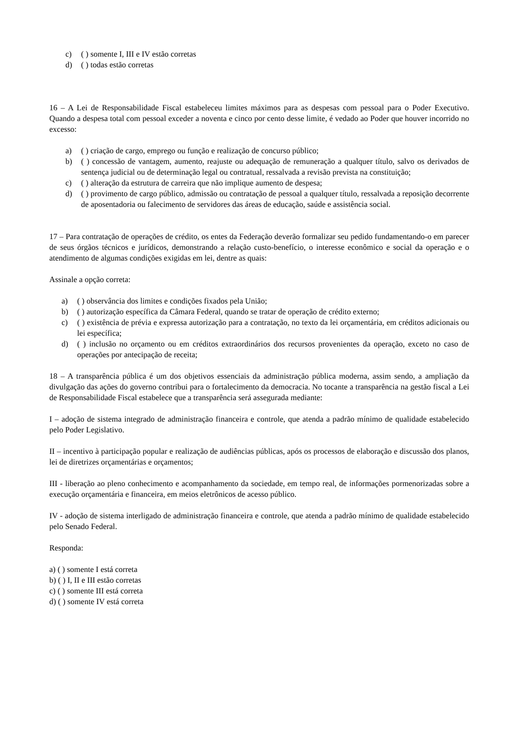c) ( ) somente I, III e IV estão corretas
d) ( ) todas estão corretas
16 – A Lei de Responsabilidade Fiscal estabeleceu limites máximos para as despesas com pessoal para o Poder Executivo. Quando a despesa total com pessoal exceder a noventa e cinco por cento desse limite, é vedado ao Poder que houver incorrido no excesso:
a) ( ) criação de cargo, emprego ou função e realização de concurso público;
b) ( ) concessão de vantagem, aumento, reajuste ou adequação de remuneração a qualquer título, salvo os derivados de sentença judicial ou de determinação legal ou contratual, ressalvada a revisão prevista na constituição;
c) ( ) alteração da estrutura de carreira que não implique aumento de despesa;
d) ( ) provimento de cargo público, admissão ou contratação de pessoal a qualquer título, ressalvada a reposição decorrente de aposentadoria ou falecimento de servidores das áreas de educação, saúde e assistência social.
17 – Para contratação de operações de crédito, os entes da Federação deverão formalizar seu pedido fundamentando-o em parecer de seus órgãos técnicos e jurídicos, demonstrando a relação custo-benefício, o interesse econômico e social da operação e o atendimento de algumas condições exigidas em lei, dentre as quais:
Assinale a opção correta:
a) ( ) observância dos limites e condições fixados pela União;
b) ( ) autorização específica da Câmara Federal, quando se tratar de operação de crédito externo;
c) ( ) existência de prévia e expressa autorização para a contratação, no texto da lei orçamentária, em créditos adicionais ou lei específica;
d) ( ) inclusão no orçamento ou em créditos extraordinários dos recursos provenientes da operação, exceto no caso de operações por antecipação de receita;
18 – A transparência pública é um dos objetivos essenciais da administração pública moderna, assim sendo, a ampliação da divulgação das ações do governo contribui para o fortalecimento da democracia. No tocante a transparência na gestão fiscal a Lei de Responsabilidade Fiscal estabelece que a transparência será assegurada mediante:
I – adoção de sistema integrado de administração financeira e controle, que atenda a padrão mínimo de qualidade estabelecido pelo Poder Legislativo.
II – incentivo à participação popular e realização de audiências públicas, após os processos de elaboração e discussão dos planos, lei de diretrizes orçamentárias e orçamentos;
III - liberação ao pleno conhecimento e acompanhamento da sociedade, em tempo real, de informações pormenorizadas sobre a execução orçamentária e financeira, em meios eletrônicos de acesso público.
IV - adoção de sistema interligado de administração financeira e controle, que atenda a padrão mínimo de qualidade estabelecido pelo Senado Federal.
Responda:
a) ( ) somente I está correta
b) ( ) I, II e III estão corretas
c) ( ) somente III está correta
d) ( ) somente IV está correta